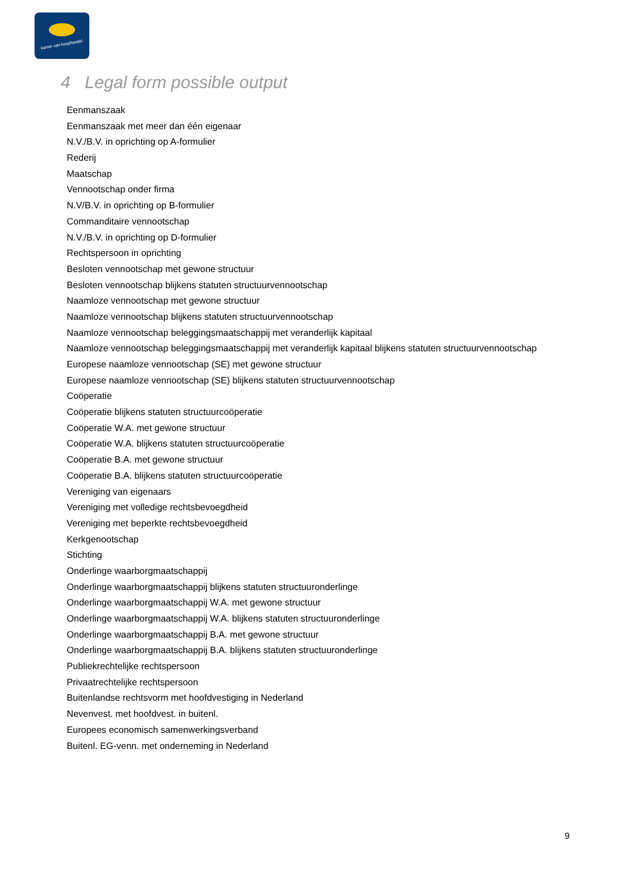kamer van koophandel
4 Legal form possible output
Eenmanszaak
Eenmanszaak met meer dan één eigenaar
N.V./B.V. in oprichting op A-formulier
Rederij
Maatschap
Vennootschap onder firma
N.V/B.V. in oprichting op B-formulier
Commanditaire vennootschap
N.V./B.V. in oprichting op D-formulier
Rechtspersoon in oprichting
Besloten vennootschap met gewone structuur
Besloten vennootschap blijkens statuten structuurvennootschap
Naamloze vennootschap met gewone structuur
Naamloze vennootschap blijkens statuten structuurvennootschap
Naamloze vennootschap beleggingsmaatschappij met veranderlijk kapitaal
Naamloze vennootschap beleggingsmaatschappij met veranderlijk kapitaal blijkens statuten structuurvennootschap
Europese naamloze vennootschap (SE) met gewone structuur
Europese naamloze vennootschap (SE) blijkens statuten structuurvennootschap
Coöperatie
Coöperatie blijkens statuten structuurcoöperatie
Coöperatie W.A. met gewone structuur
Coöperatie W.A. blijkens statuten structuurcoöperatie
Coöperatie B.A. met gewone structuur
Coöperatie B.A. blijkens statuten structuurcoöperatie
Vereniging van eigenaars
Vereniging met volledige rechtsbevoegdheid
Vereniging met beperkte rechtsbevoegdheid
Kerkgenootschap
Stichting
Onderlinge waarborgmaatschappij
Onderlinge waarborgmaatschappij blijkens statuten structuuronderlinge
Onderlinge waarborgmaatschappij W.A. met gewone structuur
Onderlinge waarborgmaatschappij W.A. blijkens statuten structuuronderlinge
Onderlinge waarborgmaatschappij B.A. met gewone structuur
Onderlinge waarborgmaatschappij B.A. blijkens statuten structuuronderlinge
Publiekrechtelijke rechtspersoon
Privaatrechtelijke rechtspersoon
Buitenlandse rechtsvorm met hoofdvestiging in Nederland
Nevenvest. met hoofdvest. in buitenl.
Europees economisch samenwerkingsverband
Buitenl. EG-venn. met onderneming in Nederland
9